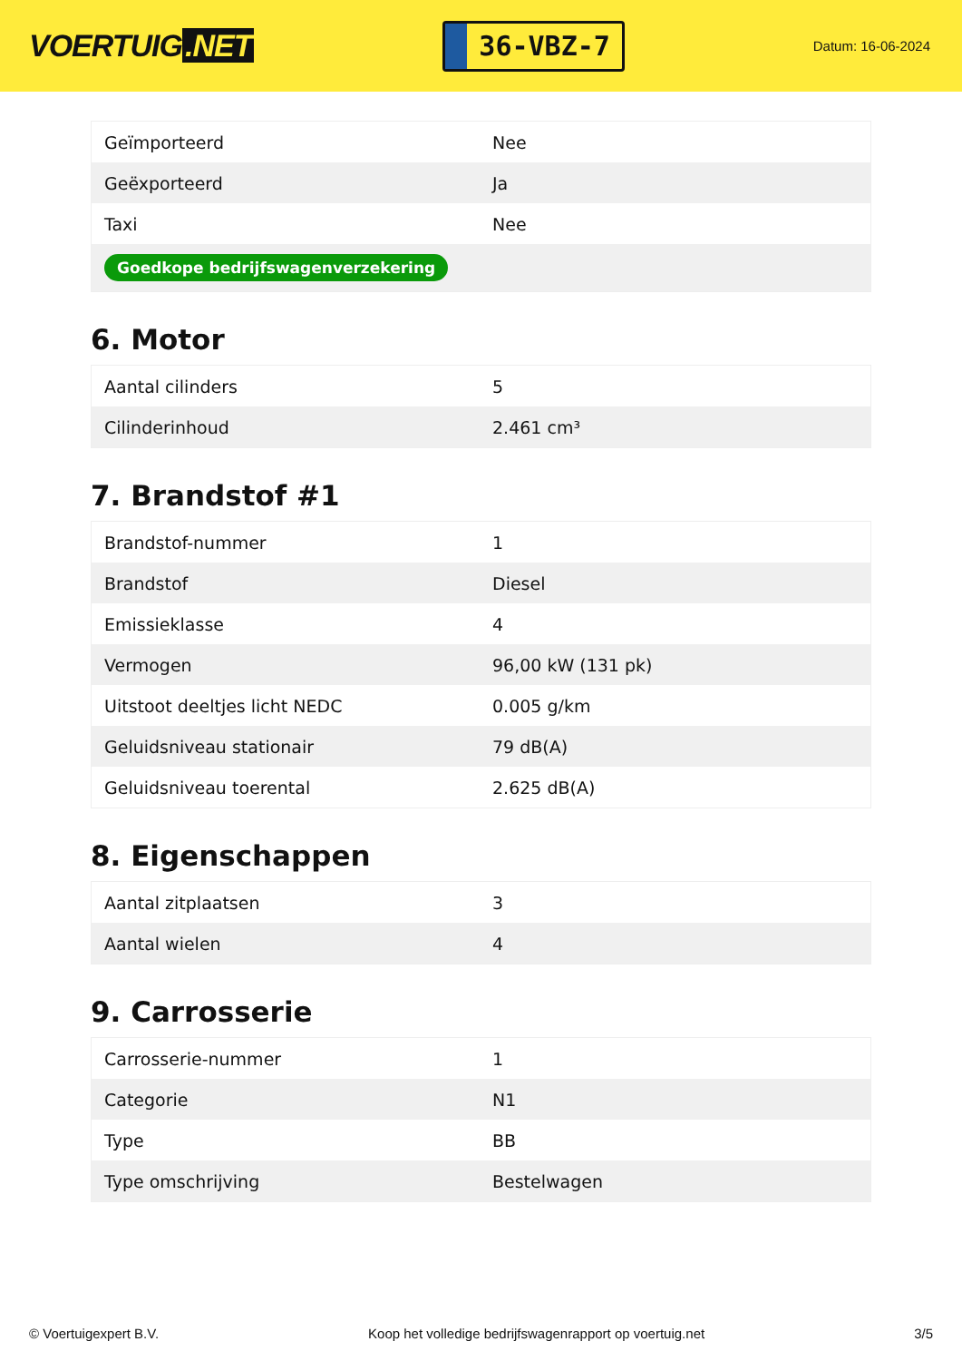VOERTUIG.NET
36-VBZ-7
Datum: 16-06-2024
| Geïmporteerd | Nee |
| Geëxporteerd | Ja |
| Taxi | Nee |
| Goedkope bedrijfswagenverzekering | |
6. Motor
| Aantal cilinders | 5 |
| Cilinderinhoud | 2.461 cm³ |
7. Brandstof #1
| Brandstof-nummer | 1 |
| Brandstof | Diesel |
| Emissieklasse | 4 |
| Vermogen | 96,00 kW (131 pk) |
| Uitstoot deeltjes licht NEDC | 0.005 g/km |
| Geluidsniveau stationair | 79 dB(A) |
| Geluidsniveau toerental | 2.625 dB(A) |
8. Eigenschappen
| Aantal zitplaatsen | 3 |
| Aantal wielen | 4 |
9. Carrosserie
| Carrosserie-nummer | 1 |
| Categorie | N1 |
| Type | BB |
| Type omschrijving | Bestelwagen |
© Voertuigexpert B.V. Koop het volledige bedrijfswagenrapport op voertuig.net 3/5